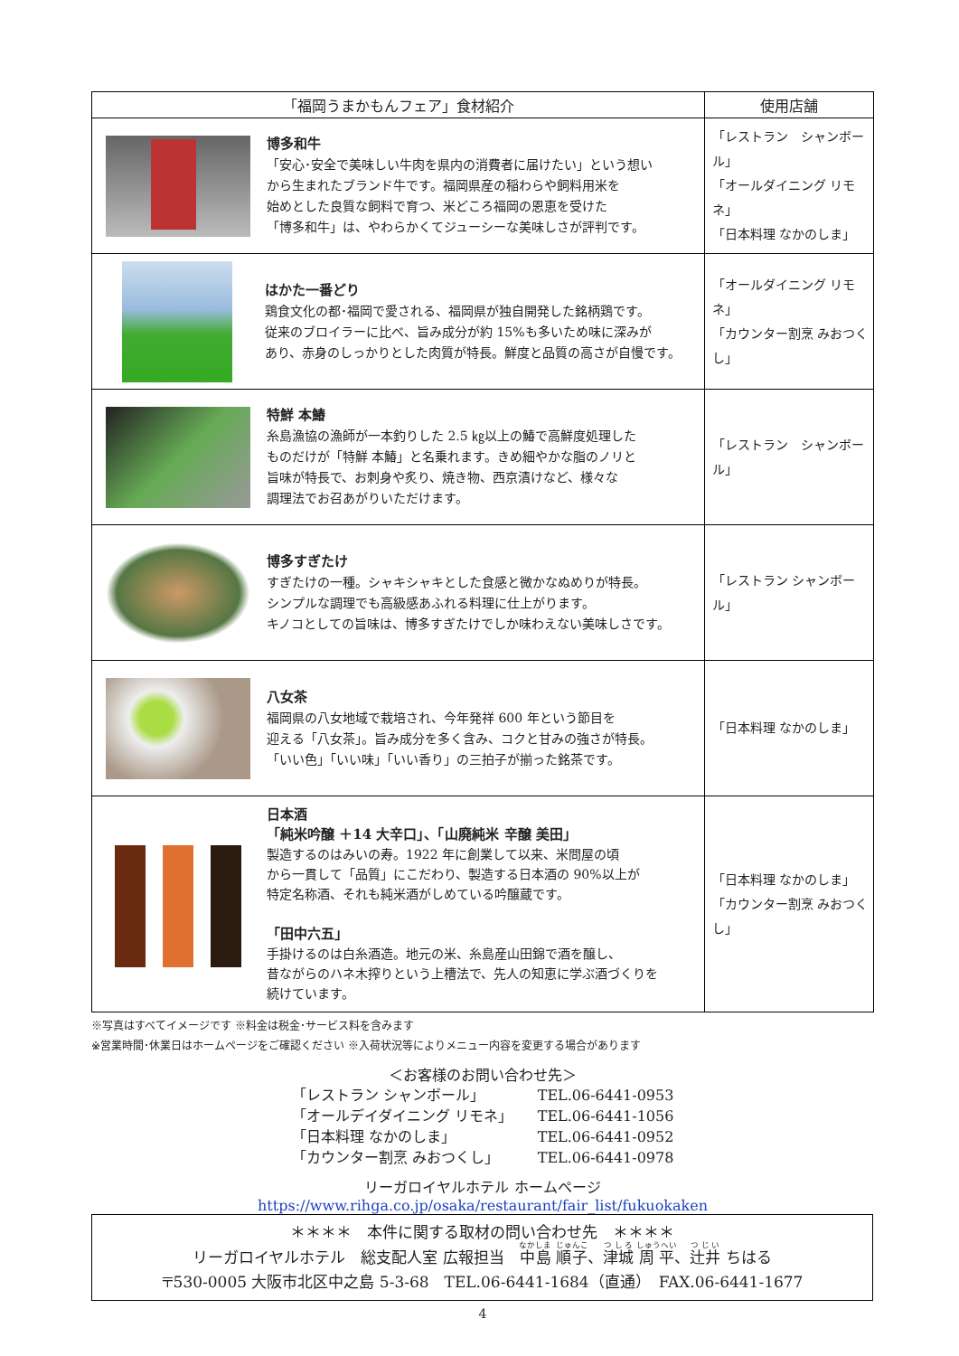| 「福岡うまかもんフェア」食材紹介 | 使用店舗 |
| --- | --- |
| 博多和牛 「安心･安全で美味しい牛肉を県内の消費者に届けたい」という想い から生まれたブランド牛です。福岡県産の稲わらや飼料用米を 始めとした良質な飼料で育つ、米どころ福岡の恩恵を受けた 「博多和牛」は、やわらかくてジューシーな美味しさが評判です。 | 「レストラン シャンボール」 「オールダイニング リモネ」 「日本料理 なかのしま」 |
| はかた一番どり 鶏食文化の都･福岡で愛される、福岡県が独自開発した銘柄鶏です。 従来のブロイラーに比べ、旨み成分が約 15%も多いため味に深みが あり、赤身のしっかりとした肉質が特長。鮮度と品質の高さが自慢です。 | 「オールダイニング リモネ」 「カウンター割烹 みおつくし」 |
| 特鮮 本鰆 糸島漁協の漁師が一本釣りした 2.5 ㎏以上の鰆で高鮮度処理した ものだけが「特鮮 本鰆」と名乗れます。きめ細やかな脂のノリと 旨味が特長で、お刺身や炙り、焼き物、西京漬けなど、様々な 調理法でお召あがりいただけます。 | 「レストラン シャンボール」 |
| 博多すぎたけ すぎたけの一種。シャキシャキとした食感と微かなぬめりが特長。 シンプルな調理でも高級感あふれる料理に仕上がります。 キノコとしての旨味は、博多すぎたけでしか味わえない美味しさです。 | 「レストラン シャンボール」 |
| 八女茶 福岡県の八女地域で栽培され、今年発祥 600 年という節目を 迎える「八女茶」。旨み成分を多く含み、コクと甘みの強さが特長。 「いい色」「いい味」「いい香り」の三拍子が揃った銘茶です。 | 「日本料理 なかのしま」 |
| 日本酒 「純米吟醸 ＋14 大辛口」、「山廃純米 辛醸 美田」 製造するのはみいの寿。1922 年に創業して以来、米問屋の頃 から一貫して「品質」にこだわり、製造する日本酒の 90%以上が 特定名称酒、それも純米酒がしめている吟醸蔵です。 「田中六五」 手掛けるのは白糸酒造。地元の米、糸島産山田錦で酒を醸し、 昔ながらのハネ木搾りという上槽法で、先人の知恵に学ぶ酒づくりを 続けています。 | 「日本料理 なかのしま」 「カウンター割烹 みおつくし」 |
※写真はすべてイメージです ※料金は税金･サービス料を含みます
※営業時間･休業日はホームページをご確認ください ※入荷状況等によりメニュー内容を変更する場合があります
＜お客様のお問い合わせ先＞
| 「レストラン シャンボール」 | TEL.06-6441-0953 |
| 「オールデイダイニング リモネ」 | TEL.06-6441-1056 |
| 「日本料理 なかのしま」 | TEL.06-6441-0952 |
| 「カウンター割烹 みおつくし」 | TEL.06-6441-0978 |
リーガロイヤルホテル ホームページ
https://www.rihga.co.jp/osaka/restaurant/fair_list/fukuokaken
＊＊＊＊　本件に関する取材の問い合わせ先　＊＊＊＊
リーガロイヤルホテル　総支配人室 広報担当　中島 順子、津城 周平、辻井 ちはる
〒530-0005 大阪市北区中之島 5-3-68　TEL.06-6441-1684（直通）　FAX.06-6441-1677
4